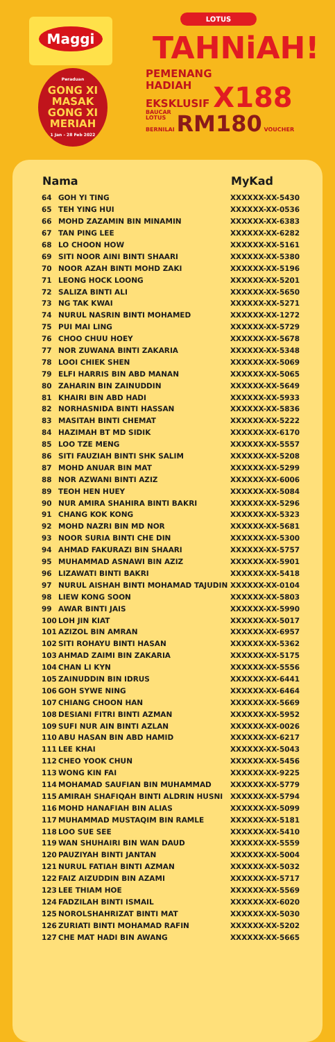Maggi
Peraduan
GONG XI
MASAK
GONG XI
MERIAH
1 Jan - 28 Feb 2022
LOTUS
TAHNiAH!
PEMENANG
HADIAH
EKSKLUSIF X188
BAUCAR
LOTUS
BERNILAI RM180 VOUCHER
| Nama | | MyKad |
| --- | --- | --- |
| 64 | GOH YI TING | XXXXXX-XX-5430 |
| 65 | TEH YING HUI | XXXXXX-XX-0536 |
| 66 | MOHD ZAZAMIN BIN MINAMIN | XXXXXX-XX-6383 |
| 67 | TAN PING LEE | XXXXXX-XX-6282 |
| 68 | LO CHOON HOW | XXXXXX-XX-5161 |
| 69 | SITI NOOR AINI BINTI SHAARI | XXXXXX-XX-5380 |
| 70 | NOOR AZAH BINTI MOHD ZAKI | XXXXXX-XX-5196 |
| 71 | LEONG HOCK LOONG | XXXXXX-XX-5201 |
| 72 | SALIZA BINTI ALI | XXXXXX-XX-5650 |
| 73 | NG TAK KWAI | XXXXXX-XX-5271 |
| 74 | NURUL NASRIN BINTI MOHAMED | XXXXXX-XX-1272 |
| 75 | PUI MAI LING | XXXXXX-XX-5729 |
| 76 | CHOO CHUU HOEY | XXXXXX-XX-5678 |
| 77 | NOR ZUWANA BINTI ZAKARIA | XXXXXX-XX-5348 |
| 78 | LOOI CHIEK SHEN | XXXXXX-XX-5069 |
| 79 | ELFI HARRIS BIN ABD MANAN | XXXXXX-XX-5065 |
| 80 | ZAHARIN BIN ZAINUDDIN | XXXXXX-XX-5649 |
| 81 | KHAIRI BIN ABD HADI | XXXXXX-XX-5933 |
| 82 | NORHASNIDA BINTI HASSAN | XXXXXX-XX-5836 |
| 83 | MASITAH BINTI CHEMAT | XXXXXX-XX-5222 |
| 84 | HAZIMAH BT MD SIDIK | XXXXXX-XX-6170 |
| 85 | LOO TZE MENG | XXXXXX-XX-5557 |
| 86 | SITI FAUZIAH BINTI SHK SALIM | XXXXXX-XX-5208 |
| 87 | MOHD ANUAR BIN MAT | XXXXXX-XX-5299 |
| 88 | NOR AZWANI BINTI AZIZ | XXXXXX-XX-6006 |
| 89 | TEOH HEN HUEY | XXXXXX-XX-5084 |
| 90 | NUR AMIRA SHAHIRA BINTI BAKRI | XXXXXX-XX-5296 |
| 91 | CHANG KOK KONG | XXXXXX-XX-5323 |
| 92 | MOHD NAZRI BIN MD NOR | XXXXXX-XX-5681 |
| 93 | NOOR SURIA BINTI CHE DIN | XXXXXX-XX-5300 |
| 94 | AHMAD FAKURAZI BIN SHAARI | XXXXXX-XX-5757 |
| 95 | MUHAMMAD ASNAWI BIN AZIZ | XXXXXX-XX-5901 |
| 96 | LIZAWATI BINTI BAKRI | XXXXXX-XX-5418 |
| 97 | NURUL AISHAH BINTI MOHAMAD TAJUDIN | XXXXXX-XX-0104 |
| 98 | LIEW KONG SOON | XXXXXX-XX-5803 |
| 99 | AWAR BINTI JAIS | XXXXXX-XX-5990 |
| 100 | LOH JIN KIAT | XXXXXX-XX-5017 |
| 101 | AZIZOL BIN AMRAN | XXXXXX-XX-6957 |
| 102 | SITI ROHAYU BINTI HASAN | XXXXXX-XX-5362 |
| 103 | AHMAD ZAIMI BIN ZAKARIA | XXXXXX-XX-5175 |
| 104 | CHAN LI KYN | XXXXXX-XX-5556 |
| 105 | ZAINUDDIN BIN IDRUS | XXXXXX-XX-6441 |
| 106 | GOH SYWE NING | XXXXXX-XX-6464 |
| 107 | CHIANG CHOON HAN | XXXXXX-XX-5669 |
| 108 | DESIANI FITRI BINTI AZMAN | XXXXXX-XX-5952 |
| 109 | SUFI NUR AIN BINTI AZLAN | XXXXXX-XX-0026 |
| 110 | ABU HASAN BIN ABD HAMID | XXXXXX-XX-6217 |
| 111 | LEE KHAI | XXXXXX-XX-5043 |
| 112 | CHEO YOOK CHUN | XXXXXX-XX-5456 |
| 113 | WONG KIN FAI | XXXXXX-XX-9225 |
| 114 | MOHAMAD SAUFIAN BIN MUHAMMAD | XXXXXX-XX-5779 |
| 115 | AMIRAH SHAFIQAH BINTI ALDRIN HUSNI | XXXXXX-XX-5794 |
| 116 | MOHD HANAFIAH BIN ALIAS | XXXXXX-XX-5099 |
| 117 | MUHAMMAD MUSTAQIM BIN RAMLE | XXXXXX-XX-5181 |
| 118 | LOO SUE SEE | XXXXXX-XX-5410 |
| 119 | WAN SHUHAIRI BIN WAN DAUD | XXXXXX-XX-5559 |
| 120 | PAUZIYAH BINTI JANTAN | XXXXXX-XX-5004 |
| 121 | NURUL FATIAH BINTI AZMAN | XXXXXX-XX-5032 |
| 122 | FAIZ AIZUDDIN BIN AZAMI | XXXXXX-XX-5717 |
| 123 | LEE THIAM HOE | XXXXXX-XX-5569 |
| 124 | FADZILAH BINTI ISMAIL | XXXXXX-XX-6020 |
| 125 | NOROLSHAHRIZAT BINTI MAT | XXXXXX-XX-5030 |
| 126 | ZURIATI BINTI MOHAMAD RAFIN | XXXXXX-XX-5202 |
| 127 | CHE MAT HADI BIN AWANG | XXXXXX-XX-5665 |